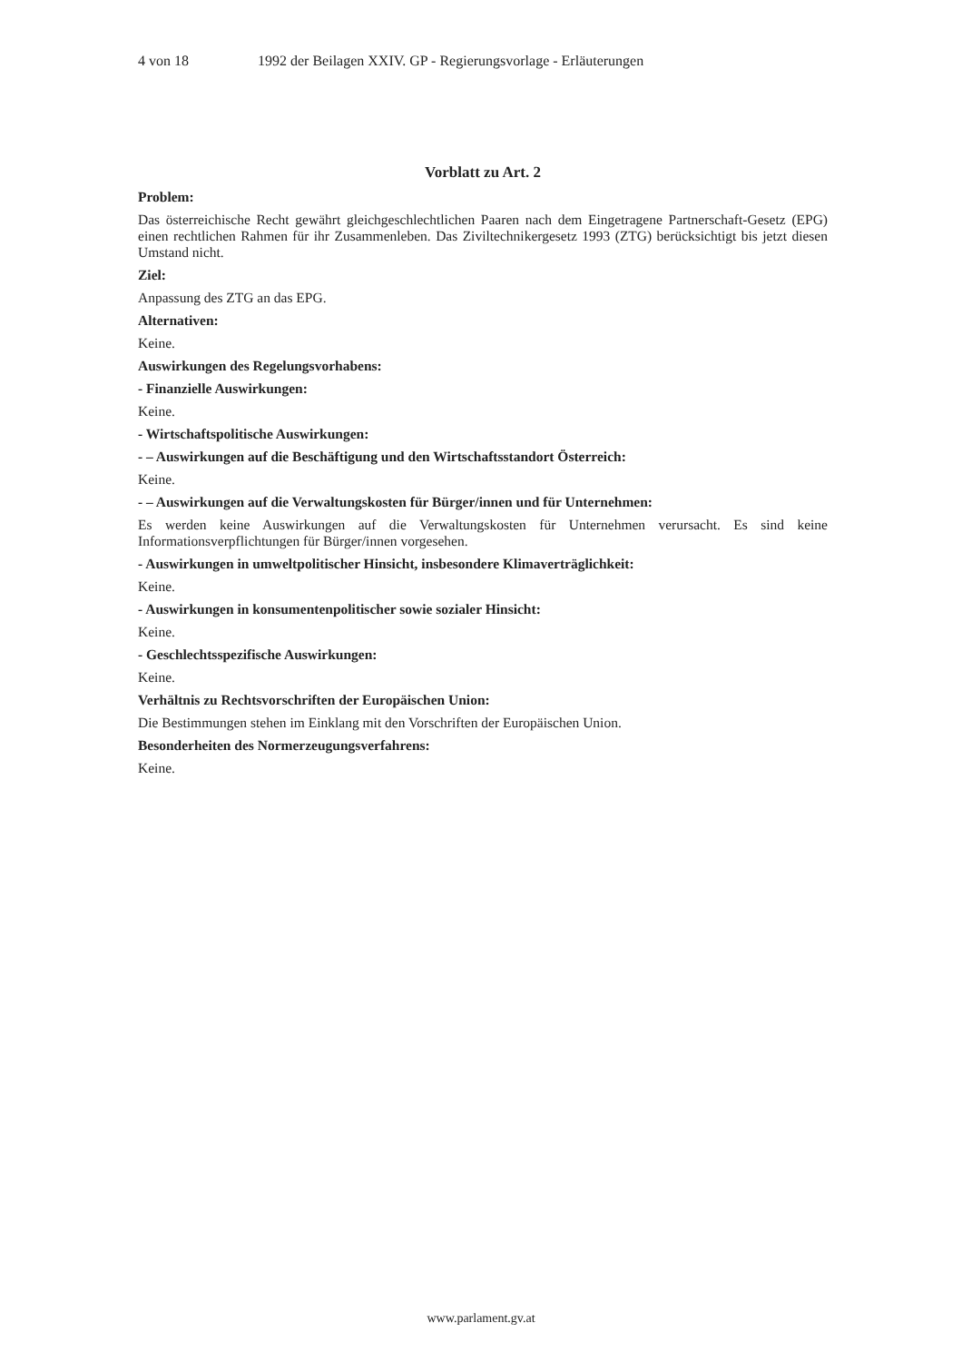4 von 18 1992 der Beilagen XXIV. GP - Regierungsvorlage - Erläuterungen
Vorblatt zu Art. 2
Problem:
Das österreichische Recht gewährt gleichgeschlechtlichen Paaren nach dem Eingetragene Partnerschaft-Gesetz (EPG) einen rechtlichen Rahmen für ihr Zusammenleben. Das Ziviltechnikergesetz 1993 (ZTG) berücksichtigt bis jetzt diesen Umstand nicht.
Ziel:
Anpassung des ZTG an das EPG.
Alternativen:
Keine.
Auswirkungen des Regelungsvorhabens:
- Finanzielle Auswirkungen:
Keine.
- Wirtschaftspolitische Auswirkungen:
- – Auswirkungen auf die Beschäftigung und den Wirtschaftsstandort Österreich:
Keine.
- – Auswirkungen auf die Verwaltungskosten für Bürger/innen und für Unternehmen:
Es werden keine Auswirkungen auf die Verwaltungskosten für Unternehmen verursacht. Es sind keine Informationsverpflichtungen für Bürger/innen vorgesehen.
- Auswirkungen in umweltpolitischer Hinsicht, insbesondere Klimaverträglichkeit:
Keine.
- Auswirkungen in konsumentenpolitischer sowie sozialer Hinsicht:
Keine.
- Geschlechtsspezifische Auswirkungen:
Keine.
Verhältnis zu Rechtsvorschriften der Europäischen Union:
Die Bestimmungen stehen im Einklang mit den Vorschriften der Europäischen Union.
Besonderheiten des Normerzeugungsverfahrens:
Keine.
www.parlament.gv.at